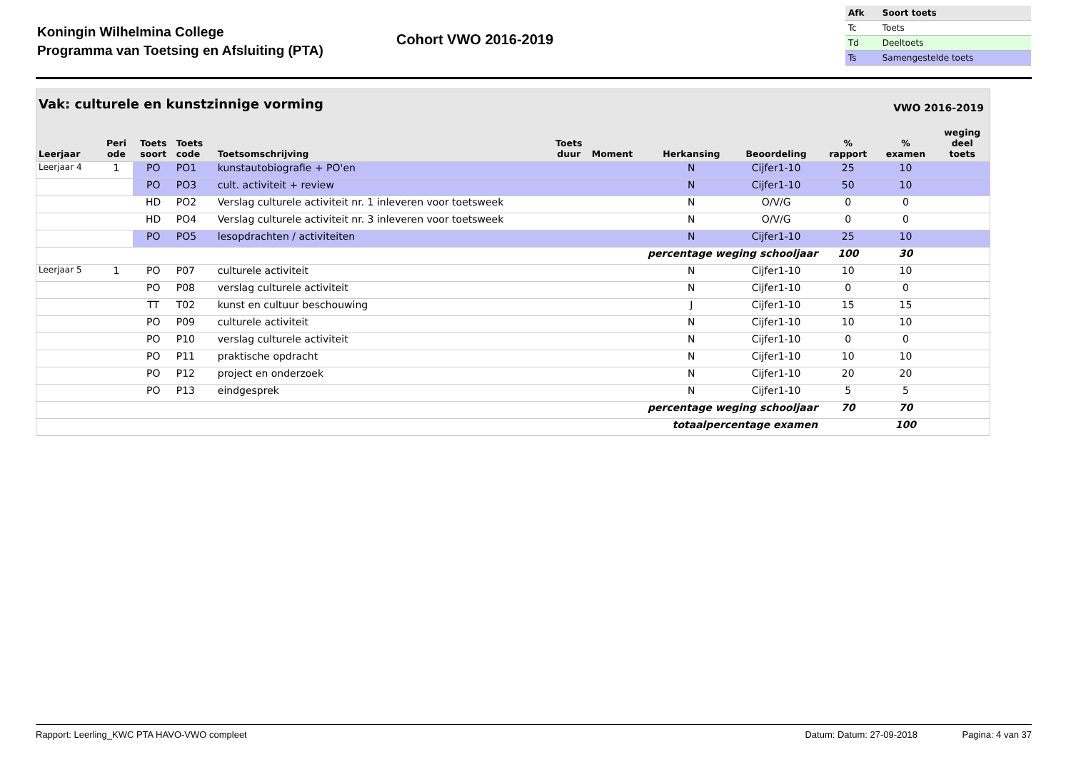Koningin Wilhelmina College
Programma van Toetsing en Afsluiting (PTA)
Cohort VWO 2016-2019
| Afk | Soort toets |
| Tc | Toets |
| Td | Deeltoets |
| Ts | Samengestelde toets |
Vak: culturele en kunstzinnige vorming VWO 2016-2019
| Leerjaar | Peri ode | Toets soort | Toets code | Toetsomschrijving | Toets duur | Moment | Herkansing | Beoordeling | % rapport | % examen | weging deel toets |
| --- | --- | --- | --- | --- | --- | --- | --- | --- | --- | --- | --- |
| Leerjaar 4 | 1 | PO | PO1 | kunstautobiografie + PO'en | | | N | Cijfer1-10 | 25 | 10 | |
| | | PO | PO3 | cult. activiteit + review | | | N | Cijfer1-10 | 50 | 10 | |
| | | HD | PO2 | Verslag culturele activiteit nr. 1 inleveren voor toetsweek | | | N | O/V/G | 0 | 0 | |
| | | HD | PO4 | Verslag culturele activiteit nr. 3 inleveren voor toetsweek | | | N | O/V/G | 0 | 0 | |
| | | PO | PO5 | lesopdrachten / activiteiten | | | N | Cijfer1-10 | 25 | 10 | |
| percentage weging schooljaar | | | | | | | | | 100 | 30 | |
| Leerjaar 5 | 1 | PO | P07 | culturele activiteit | | | N | Cijfer1-10 | 10 | 10 | |
| | | PO | P08 | verslag culturele activiteit | | | N | Cijfer1-10 | 0 | 0 | |
| | | TT | T02 | kunst en cultuur beschouwing | | | J | Cijfer1-10 | 15 | 15 | |
| | | PO | P09 | culturele activiteit | | | N | Cijfer1-10 | 10 | 10 | |
| | | PO | P10 | verslag culturele activiteit | | | N | Cijfer1-10 | 0 | 0 | |
| | | PO | P11 | praktische opdracht | | | N | Cijfer1-10 | 10 | 10 | |
| | | PO | P12 | project en onderzoek | | | N | Cijfer1-10 | 20 | 20 | |
| | | PO | P13 | eindgesprek | | | N | Cijfer1-10 | 5 | 5 | |
| percentage weging schooljaar | | | | | | | | | 70 | 70 | |
| totaalpercentage examen | | | | | | | | | | 100 | |
Rapport: Leerling_KWC PTA HAVO-VWO compleet Datum: Datum: 27-09-2018 Pagina: 4 van 37